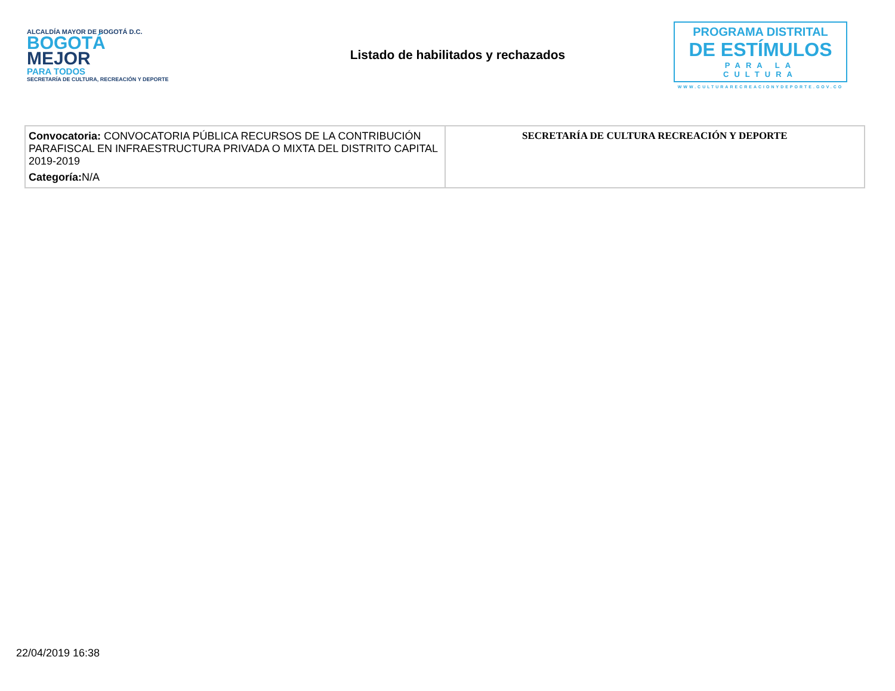ALCALDÍA MAYOR DE BOGOTÁ D.C.
BOGOTÁ
MEJOR
PARA TODOS
SECRETARÍA DE CULTURA, RECREACIÓN Y DEPORTE
Listado de habilitados y rechazados
PROGRAMA DISTRITAL
DE ESTÍMULOS
PARA LA CULTURA
WWW.CULTURARECREACIONYDEPORTE.GOV.CO
| Convocatoria: CONVOCATORIA PÚBLICA RECURSOS DE LA CONTRIBUCIÓN PARAFISCAL EN INFRAESTRUCTURA PRIVADA O MIXTA DEL DISTRITO CAPITAL 2019-2019 Categoría: N/A | SECRETARÍA DE CULTURA RECREACIÓN Y DEPORTE |
22/04/2019 16:38